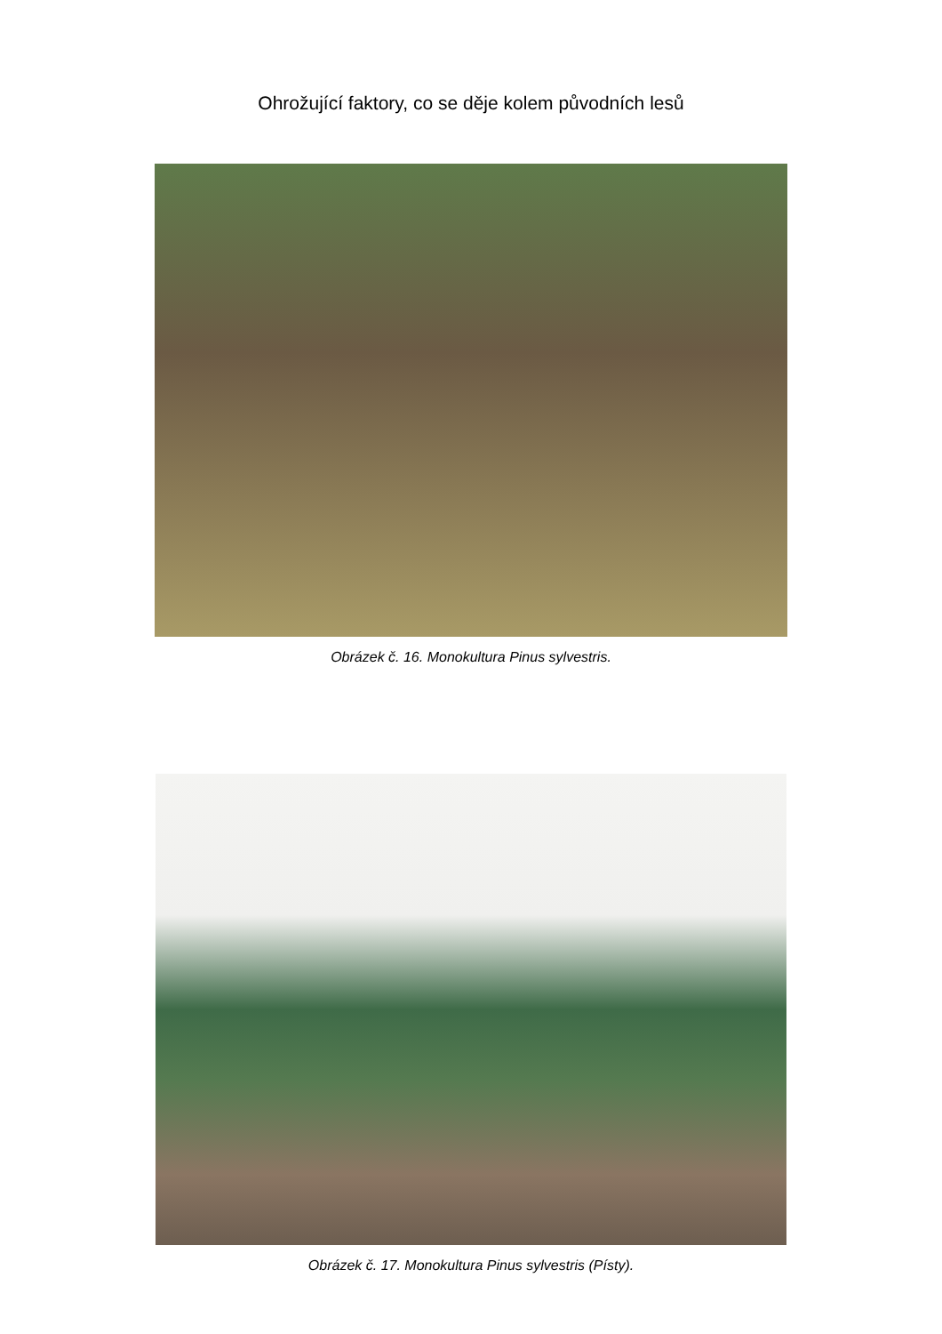Ohrožující faktory, co se děje kolem původních lesů
Obrázek č. 16. Monokultura Pinus sylvestris.
Obrázek č. 17. Monokultura Pinus sylvestris (Písty).